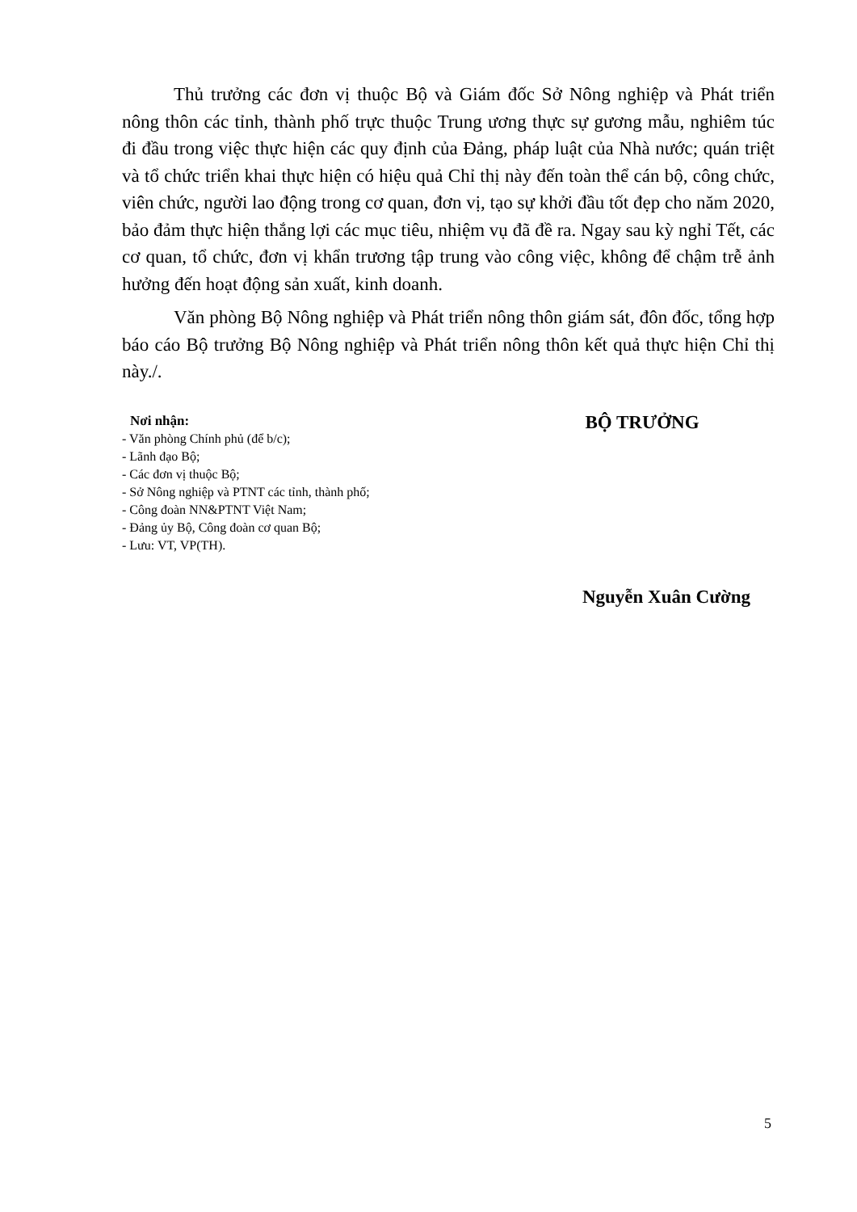Thủ trưởng các đơn vị thuộc Bộ và Giám đốc Sở Nông nghiệp và Phát triển nông thôn các tỉnh, thành phố trực thuộc Trung ương thực sự gương mẫu, nghiêm túc đi đầu trong việc thực hiện các quy định của Đảng, pháp luật của Nhà nước; quán triệt và tổ chức triển khai thực hiện có hiệu quả Chỉ thị này đến toàn thể cán bộ, công chức, viên chức, người lao động trong cơ quan, đơn vị, tạo sự khởi đầu tốt đẹp cho năm 2020, bảo đảm thực hiện thắng lợi các mục tiêu, nhiệm vụ đã đề ra. Ngay sau kỳ nghỉ Tết, các cơ quan, tổ chức, đơn vị khẩn trương tập trung vào công việc, không để chậm trễ ảnh hưởng đến hoạt động sản xuất, kinh doanh.
Văn phòng Bộ Nông nghiệp và Phát triển nông thôn giám sát, đôn đốc, tổng hợp báo cáo Bộ trưởng Bộ Nông nghiệp và Phát triển nông thôn kết quả thực hiện Chỉ thị này./.
Nơi nhận:
- Văn phòng Chính phủ (để b/c);
- Lãnh đạo Bộ;
- Các đơn vị thuộc Bộ;
- Sở Nông nghiệp và PTNT các tỉnh, thành phố;
- Công đoàn NN&PTNT Việt Nam;
- Đảng ủy Bộ, Công đoàn cơ quan Bộ;
- Lưu: VT, VP(TH).
BỘ TRƯỞNG
Nguyễn Xuân Cường
5